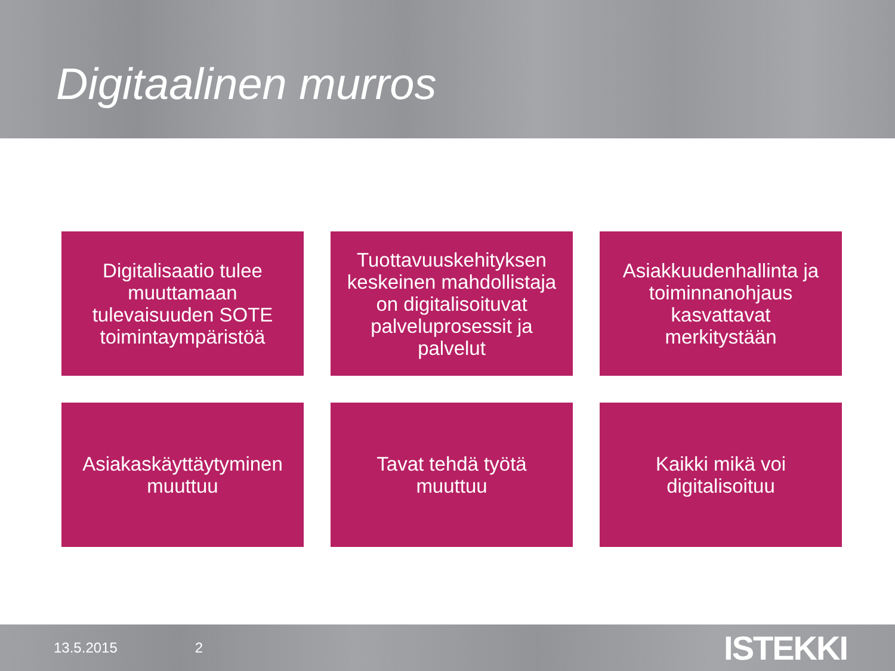Digitaalinen murros
Digitalisaatio tulee
muuttamaan
tulevaisuuden SOTE
toimintaympäristöä
Tuottavuuskehityksen
keskeinen mahdollistaja
on digitalisoituvat
palveluprosessit ja
palvelut
Asiakkuudenhallinta ja
toiminnanohjaus
kasvattavat
merkitystään
Asiakaskäyttäytyminen
muuttuu
Tavat tehdä työtä
muuttuu
Kaikki mikä voi
digitalisoituu
13.5.2015 2 ISTEKKI